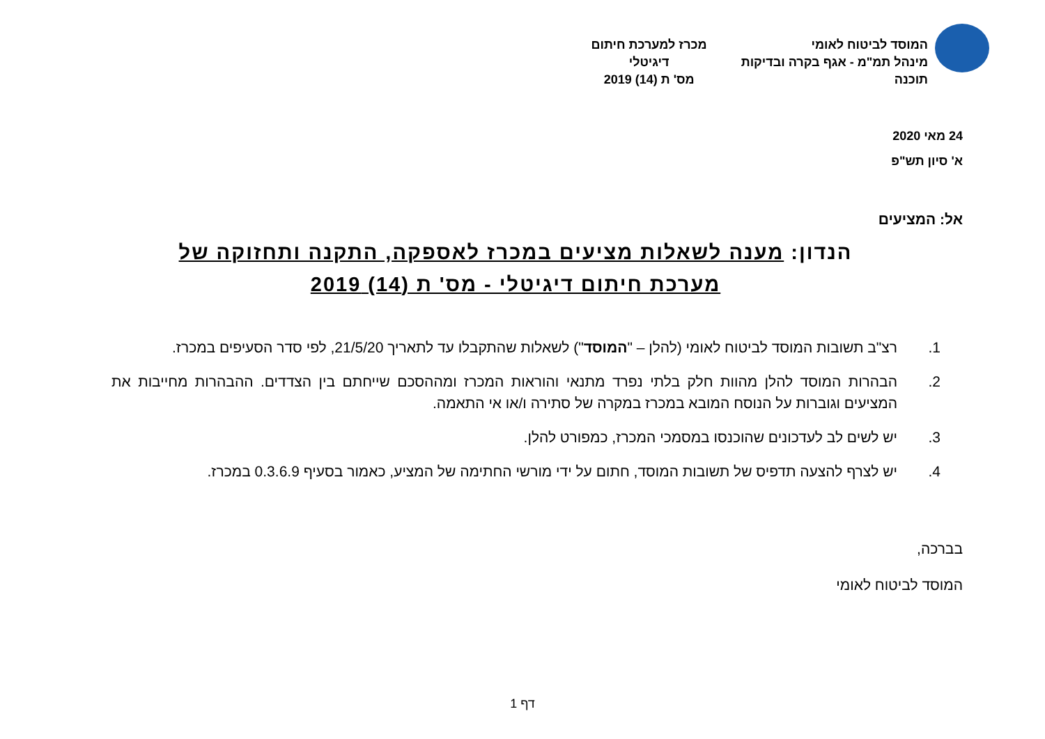המוסד לביטוח לאומי
מינהל תמ"מ - אגף בקרה ובדיקות תוכנה
מכרז למערכת חיתום דיגיטלי
מס' ת (14) 2019
24 מאי 2020
א' סיון תש"פ
אל: המציעים
הנדון: מענה לשאלות מציעים במכרז לאספקה, התקנה ותחזוקה של מערכת חיתום דיגיטלי - מס' ת (14) 2019
1. רצ"ב תשובות המוסד לביטוח לאומי (להלן – "המוסד") לשאלות שהתקבלו עד לתאריך 21/5/20, לפי סדר הסעיפים במכרז.
2. הבהרות המוסד להלן מהוות חלק בלתי נפרד מתנאי והוראות המכרז ומההסכם שייחתם בין הצדדים. ההבהרות מחייבות את המציעים וגוברות על הנוסח המובא במכרז במקרה של סתירה ו/או אי התאמה.
3. יש לשים לב לעדכונים שהוכנסו במסמכי המכרז, כמפורט להלן.
4. יש לצרף להצעה תדפיס של תשובות המוסד, חתום על ידי מורשי החתימה של המציע, כאמור בסעיף 0.3.6.9 במכרז.
בברכה,
המוסד לביטוח לאומי
דף 1